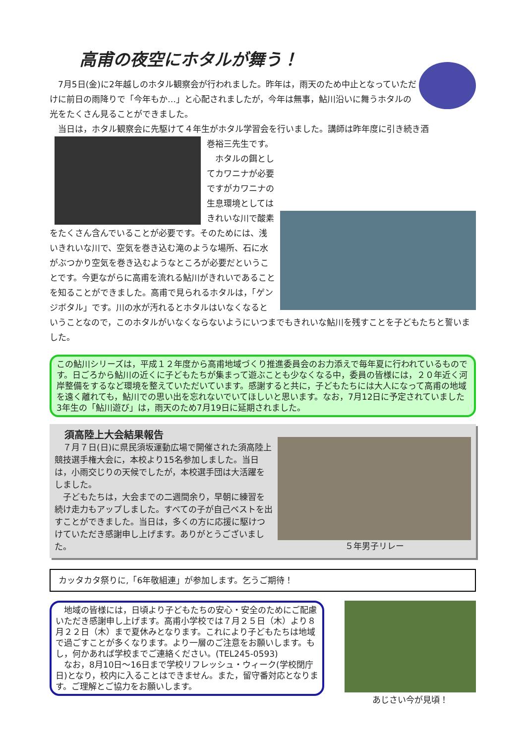高甫の夜空にホタルが舞う！
　7月5日(金)に2年越しのホタル観察会が行われました。昨年は，雨天のため中止となっていただけに前日の雨降りで「今年もか…」と心配されましたが，今年は無事，鮎川沿いに舞うホタルの光をたくさん見ることができました。
　当日は，ホタル観察会に先駆けて４年生がホタル学習会を行いました。講師は昨年度に引き続き酒
巻裕三先生です。
　ホタルの餌としてカワニナが必要ですがカワニナの生息環境としてはきれいな川で酸素をたくさん含んでいることが必要です。そのためには、浅いきれいな川で、空気を巻き込む滝のような場所、石に水がぶつかり空気を巻き込むようなところが必要だということです。今更ながらに高甫を流れる鮎川がきれいであることを知ることができました。高甫で見られるホタルは，「ゲンジボタル」です。川の水が汚れるとホタルはいなくなるということなので，このホタルがいなくならないようにいつまでもきれいな鮎川を残すことを子どもたちと誓いました。
この鮎川シリーズは，平成１２年度から高甫地域づくり推進委員会のお力添えで毎年夏に行われているものです。日ごろから鮎川の近くに子どもたちが集まって遊ぶことも少なくなる中，委員の皆様には，２０年近く河岸整備をするなど環境を整えていただいています。感謝すると共に，子どもたちには大人になって高甫の地域を遠く離れても，鮎川での思い出を忘れないでいてほしいと思います。なお，7月12日に予定されていました3年生の「鮎川遊び」は，雨天のため7月19日に延期されました。
５年男子リレー
須高陸上大会結果報告
　７月７日(日)に県民須坂運動広場で開催された須高陸上競技選手権大会に，本校より15名参加しました。当日は，小雨交じりの天候でしたが，本校選手団は大活躍をしました。
　子どもたちは，大会までの二週間余り，早朝に練習を続け走力もアップしました。すべての子が自己ベストを出すことができました。当日は，多くの方に応援に駆けつけていただき感謝申し上げます。ありがとうございました。
カッタカタ祭りに,「6年敬組連」が参加します。乞うご期待！
　地域の皆様には，日頃より子どもたちの安心・安全のためにご配慮いただき感謝申し上げます。高甫小学校では７月２５日（木）より８月２２日（木）まで夏休みとなります。これにより子どもたちは地域で過ごすことが多くなります。より一層のご注意をお願いします。もし，何かあれば学校までご連絡ください。(TEL245-0593)
　なお，8月10日～16日まで学校リフレッシュ・ウィーク(学校閉庁日)となり，校内に入ることはできません。また，留守番対応となります。ご理解とご協力をお願いします。
あじさい今が見頃！